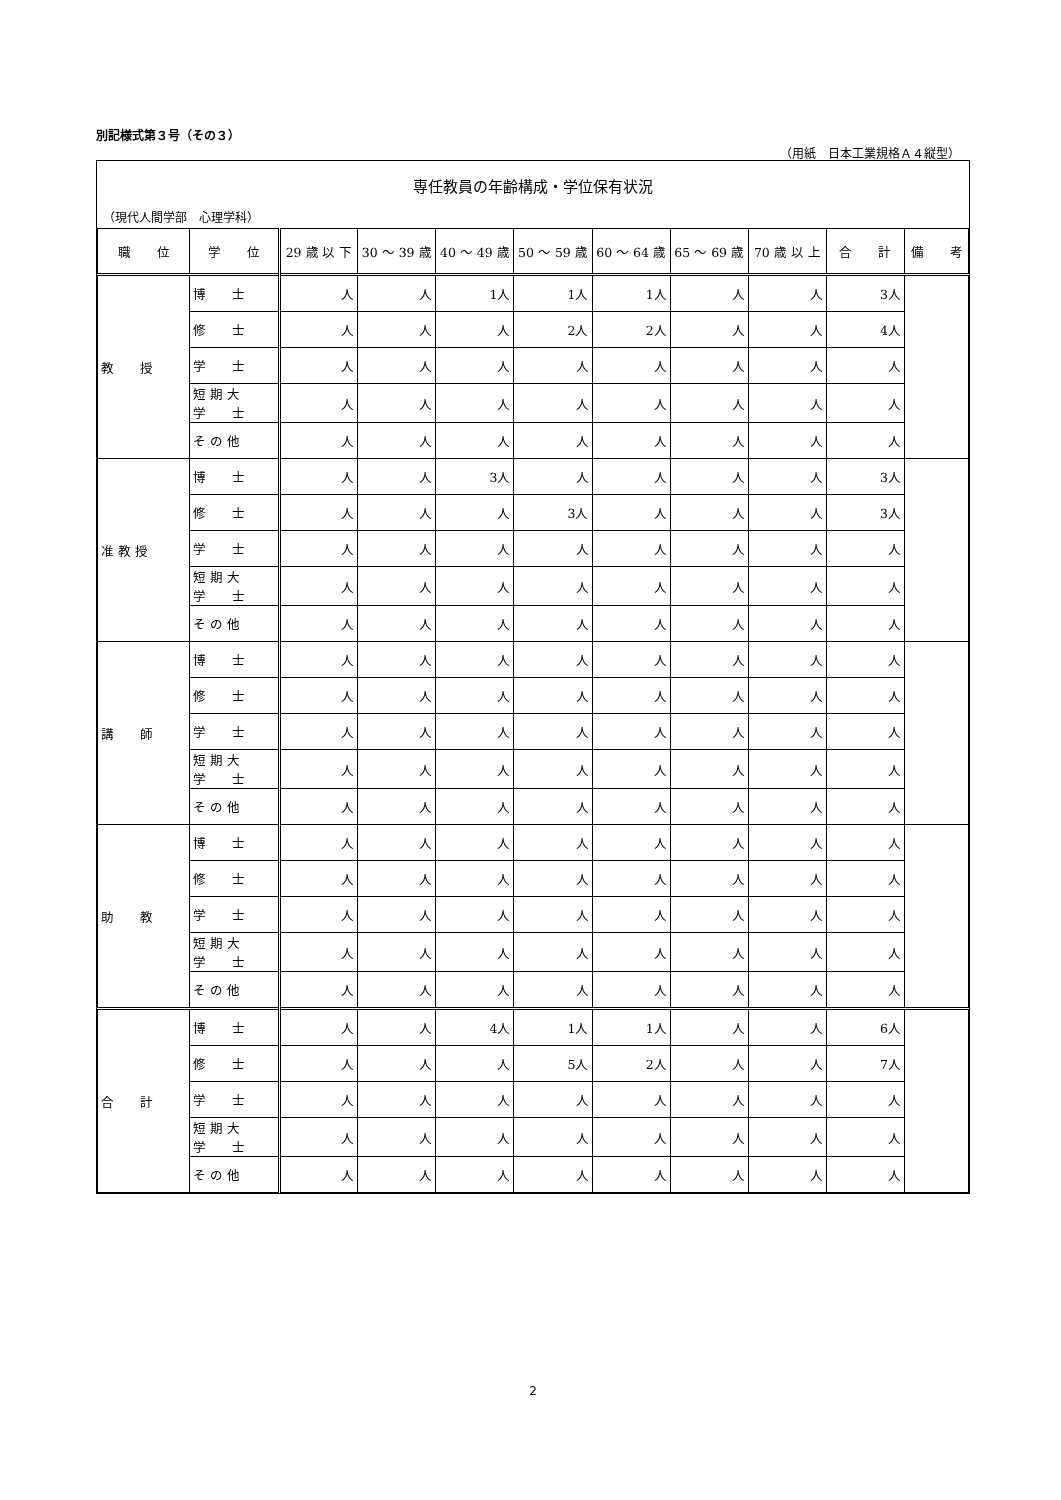別記様式第３号（その３）
（用紙　日本工業規格Ａ４縦型）
専任教員の年齢構成・学位保有状況
（現代人間学部　心理学科）
| 職 位 | 学 位 | 29 歳 以 下 | 30 〜 39 歳 | 40 〜 49 歳 | 50 〜 59 歳 | 60 〜 64 歳 | 65 〜 69 歳 | 70 歳 以 上 | 合 計 | 備 考 |
| --- | --- | --- | --- | --- | --- | --- | --- | --- | --- | --- |
| 教 授 | 博 士 | 人 | 人 | 1人 | 1人 | 1人 | 人 | 人 | 3人 | |
| | 修 士 | 人 | 人 | 人 | 2人 | 2人 | 人 | 人 | 4人 | |
| | 学 士 | 人 | 人 | 人 | 人 | 人 | 人 | 人 | 人 | |
| | 短 期 大 学 士 | 人 | 人 | 人 | 人 | 人 | 人 | 人 | 人 | |
| | そ の 他 | 人 | 人 | 人 | 人 | 人 | 人 | 人 | 人 | |
| 准 教 授 | 博 士 | 人 | 人 | 3人 | 人 | 人 | 人 | 人 | 3人 | |
| | 修 士 | 人 | 人 | 人 | 3人 | 人 | 人 | 人 | 3人 | |
| | 学 士 | 人 | 人 | 人 | 人 | 人 | 人 | 人 | 人 | |
| | 短 期 大 学 士 | 人 | 人 | 人 | 人 | 人 | 人 | 人 | 人 | |
| | そ の 他 | 人 | 人 | 人 | 人 | 人 | 人 | 人 | 人 | |
| 講 師 | 博 士 | 人 | 人 | 人 | 人 | 人 | 人 | 人 | 人 | |
| | 修 士 | 人 | 人 | 人 | 人 | 人 | 人 | 人 | 人 | |
| | 学 士 | 人 | 人 | 人 | 人 | 人 | 人 | 人 | 人 | |
| | 短 期 大 学 士 | 人 | 人 | 人 | 人 | 人 | 人 | 人 | 人 | |
| | そ の 他 | 人 | 人 | 人 | 人 | 人 | 人 | 人 | 人 | |
| 助 教 | 博 士 | 人 | 人 | 人 | 人 | 人 | 人 | 人 | 人 | |
| | 修 士 | 人 | 人 | 人 | 人 | 人 | 人 | 人 | 人 | |
| | 学 士 | 人 | 人 | 人 | 人 | 人 | 人 | 人 | 人 | |
| | 短 期 大 学 士 | 人 | 人 | 人 | 人 | 人 | 人 | 人 | 人 | |
| | そ の 他 | 人 | 人 | 人 | 人 | 人 | 人 | 人 | 人 | |
| 合 計 | 博 士 | 人 | 人 | 4人 | 1人 | 1人 | 人 | 人 | 6人 | |
| | 修 士 | 人 | 人 | 人 | 5人 | 2人 | 人 | 人 | 7人 | |
| | 学 士 | 人 | 人 | 人 | 人 | 人 | 人 | 人 | 人 | |
| | 短 期 大 学 士 | 人 | 人 | 人 | 人 | 人 | 人 | 人 | 人 | |
| | そ の 他 | 人 | 人 | 人 | 人 | 人 | 人 | 人 | 人 | |
2